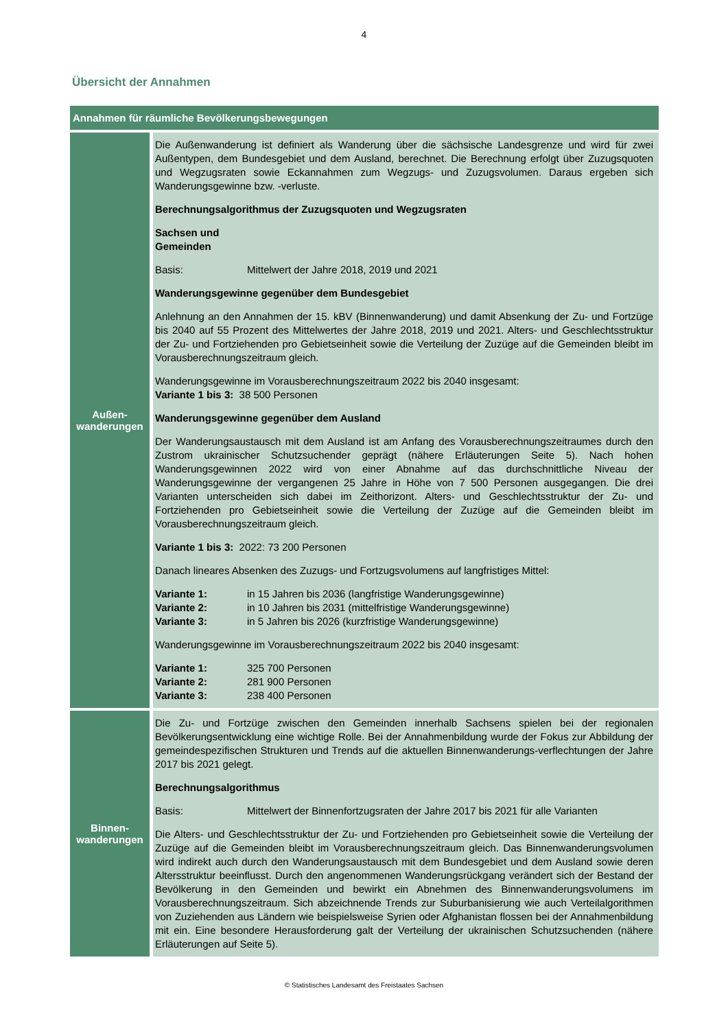4
Übersicht der Annahmen
| Annahmen für räumliche Bevölkerungsbewegungen | |
| --- | --- |
| Außen- wanderungen | Die Außenwanderung ist definiert als Wanderung über die sächsische Landesgrenze und wird für zwei Außentypen, dem Bundesgebiet und dem Ausland, berechnet. Die Berechnung erfolgt über Zuzugsquoten und Wegzugsraten sowie Eckannahmen zum Wegzugs- und Zuzugsvolumen. Daraus ergeben sich Wanderungsgewinne bzw. -verluste. Berechnungsalgorithmus der Zuzugsquoten und Wegzugsraten Sachsen und Gemeinden Basis: Mittelwert der Jahre 2018, 2019 und 2021 Wanderungsgewinne gegenüber dem Bundesgebiet Anlehnung an den Annahmen der 15. kBV (Binnenwanderung) und damit Absenkung der Zu- und Fortzüge bis 2040 auf 55 Prozent des Mittelwertes der Jahre 2018, 2019 und 2021. Alters- und Geschlechtsstruktur der Zu- und Fortziehenden pro Gebietseinheit sowie die Verteilung der Zuzüge auf die Gemeinden bleibt im Vorausberechnungszeitraum gleich. Wanderungsgewinne im Vorausberechnungszeitraum 2022 bis 2040 insgesamt: Variante 1 bis 3: 38 500 Personen Wanderungsgewinne gegenüber dem Ausland Der Wanderungsaustausch mit dem Ausland ist am Anfang des Vorausberechnungszeitraumes durch den Zustrom ukrainischer Schutzsuchender geprägt (nähere Erläuterungen Seite 5). Nach hohen Wanderungsgewinnen 2022 wird von einer Abnahme auf das durchschnittliche Niveau der Wanderungsgewinne der vergangenen 25 Jahre in Höhe von 7 500 Personen ausgegangen. Die drei Varianten unterscheiden sich dabei im Zeithorizont. Alters- und Geschlechtsstruktur der Zu- und Fortziehenden pro Gebietseinheit sowie die Verteilung der Zuzüge auf die Gemeinden bleibt im Vorausberechnungszeitraum gleich. Variante 1 bis 3: 2022: 73 200 Personen Danach lineares Absenken des Zuzugs- und Fortzugsvolumens auf langfristiges Mittel: Variante 1: in 15 Jahren bis 2036 (langfristige Wanderungsgewinne) Variante 2: in 10 Jahren bis 2031 (mittelfristige Wanderungsgewinne) Variante 3: in 5 Jahren bis 2026 (kurzfristige Wanderungsgewinne) Wanderungsgewinne im Vorausberechnungszeitraum 2022 bis 2040 insgesamt: Variante 1: 325 700 Personen Variante 2: 281 900 Personen Variante 3: 238 400 Personen |
| Binnen- wanderungen | Die Zu- und Fortzüge zwischen den Gemeinden innerhalb Sachsens spielen bei der regionalen Bevölkerungsentwicklung eine wichtige Rolle. Bei der Annahmenbildung wurde der Fokus zur Abbildung der gemeindespezifischen Strukturen und Trends auf die aktuellen Binnenwanderungs-verflechtungen der Jahre 2017 bis 2021 gelegt. Berechnungsalgorithmus Basis: Mittelwert der Binnenfortzugsraten der Jahre 2017 bis 2021 für alle Varianten Die Alters- und Geschlechtsstruktur der Zu- und Fortziehenden pro Gebietseinheit sowie die Verteilung der Zuzüge auf die Gemeinden bleibt im Vorausberechnungszeitraum gleich. Das Binnenwanderungsvolumen wird indirekt auch durch den Wanderungsaustausch mit dem Bundesgebiet und dem Ausland sowie deren Altersstruktur beeinflusst. Durch den angenommenen Wanderungsrückgang verändert sich der Bestand der Bevölkerung in den Gemeinden und bewirkt ein Abnehmen des Binnenwanderungsvolumens im Vorausberechnungszeitraum. Sich abzeichnende Trends zur Suburbanisierung wie auch Verteilalgorithmen von Zuziehenden aus Ländern wie beispielsweise Syrien oder Afghanistan flossen bei der Annahmenbildung mit ein. Eine besondere Herausforderung galt der Verteilung der ukrainischen Schutzsuchenden (nähere Erläuterungen auf Seite 5). |
© Statistisches Landesamt des Freistaates Sachsen